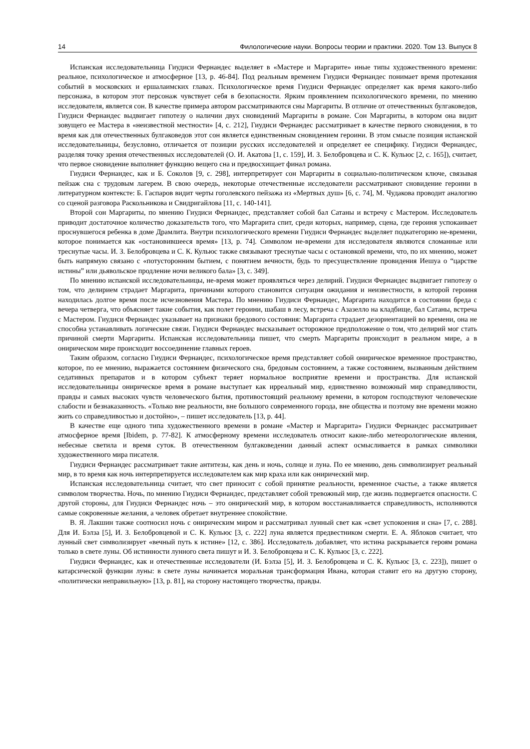14 Филологические науки. Вопросы теории и практики. 2020. Том 13. Выпуск 8
Испанская исследовательница Гиудиси Фернандес выделяет в «Мастере и Маргарите» иные типы художественного времени: реальное, психологическое и атмосферное [13, p. 46-84]. Под реальным временем Гиудиси Фернандес понимает время протекания событий в московских и ершалаимских главах. Психологическое время Гиудиси Фернандес определяет как время какого-либо персонажа, в котором этот персонаж чувствует себя в безопасности. Ярким проявлением психологического времени, по мнению исследователя, является сон. В качестве примера автором рассматриваются сны Маргариты. В отличие от отечественных булгаковедов, Гиудиси Фернандес выдвигает гипотезу о наличии двух сновидений Маргариты в романе. Сон Маргариты, в котором она видит зовущего ее Мастера в «неизвестной местности» [4, с. 212], Гиудиси Фернандес рассматривает в качестве первого сновидения, в то время как для отечественных булгаковедов этот сон является единственным сновидением героини. В этом смысле позиция испанской исследовательницы, безусловно, отличается от позиции русских исследователей и определяет ее специфику. Гиудиси Фернандес, разделяя точку зрения отечественных исследователей (О. И. Акатова [1, с. 159], И. З. Белобровцева и С. К. Кульюс [2, с. 165]), считает, что первое сновидение выполняет функцию вещего сна и предвосхищает финал романа.
Гиудиси Фернандес, как и Б. Соколов [9, с. 298], интерпретирует сон Маргариты в социально-политическом ключе, связывая пейзаж сна с трудовым лагерем. В свою очередь, некоторые отечественные исследователи рассматривают сновидение героини в литературном контексте: Б. Гаспаров видит черты гоголевского пейзажа из «Мертвых душ» [6, с. 74], М. Чудакова проводит аналогию со сценой разговора Раскольникова и Свидригайлова [11, с. 140-141].
Второй сон Маргариты, по мнению Гиудиси Фернандес, представляет собой бал Сатаны и встречу с Мастером. Исследователь приводит достаточное количество доказательств того, что Маргарита спит, среди которых, например, сцена, где героиня успокаивает проснувшегося ребенка в доме Драмлита. Внутри психологического времени Гиудиси Фернандес выделяет подкатегорию не-времени, которое понимается как «остановившееся время» [13, p. 74]. Символом не-времени для исследователя являются сломанные или треснутые часы. И. З. Белобровцева и С. К. Кульюс также связывают треснутые часы с остановкой времени, что, по их мнению, может быть напрямую связано с «потусторонним бытием, с понятием вечности, будь то пресуществление провидения Иешуа о “царстве истины” или дьявольское продление ночи великого бала» [3, с. 349].
По мнению испанской исследовательницы, не-время может проявляться через делирий. Гиудиси Фернандес выдвигает гипотезу о том, что делирием страдает Маргарита, причинами которого становится ситуация ожидания и неизвестности, в которой героиня находилась долгое время после исчезновения Мастера. По мнению Гиудиси Фернандес, Маргарита находится в состоянии бреда с вечера четверга, что объясняет такие события, как полет героини, шабаш в лесу, встреча с Азазелло на кладбище, бал Сатаны, встреча с Мастером. Гиудиси Фернандес указывает на признаки бредового состояния: Маргарита страдает дезориентацией во времени, она не способна устанавливать логические связи. Гиудиси Фернандес высказывает осторожное предположение о том, что делирий мог стать причиной смерти Маргариты. Испанская исследовательница пишет, что смерть Маргариты происходит в реальном мире, а в онирическом мире происходит воссоединение главных героев.
Таким образом, согласно Гиудиси Фернандес, психологическое время представляет собой онирическое временное пространство, которое, по ее мнению, выражается состоянием физического сна, бредовым состоянием, а также состоянием, вызванным действием седативных препаратов и в котором субъект теряет нормальное восприятие времени и пространства. Для испанской исследовательницы онирическое время в романе выступает как ирреальный мир, единственно возможный мир справедливости, правды и самых высоких чувств человеческого бытия, противостоящий реальному времени, в котором господствуют человеческие слабости и безнаказанность. «Только вне реальности, вне большого современного города, вне общества и поэтому вне времени можно жить со справедливостью и достойно», – пишет исследователь [13, p. 44].
В качестве еще одного типа художественного времени в романе «Мастер и Маргарита» Гиудиси Фернандес рассматривает атмосферное время [Ibidem, p. 77-82]. К атмосферному времени исследователь относит какие-либо метеорологические явления, небесные светила и время суток. В отечественном булгаковедении данный аспект осмысливается в рамках символики художественного мира писателя.
Гиудиси Фернандес рассматривает такие антитезы, как день и ночь, солнце и луна. По ее мнению, день символизирует реальный мир, в то время как ночь интерпретируется исследователем как мир краха или как онирический мир.
Испанская исследовательница считает, что свет приносит с собой принятие реальности, временное счастье, а также является символом творчества. Ночь, по мнению Гиудиси Фернандес, представляет собой тревожный мир, где жизнь подвергается опасности. С другой стороны, для Гиудиси Фернандес ночь – это онирический мир, в котором восстанавливается справедливость, исполняются самые сокровенные желания, а человек обретает внутреннее спокойствие.
В. Я. Лакшин также соотносил ночь с онирическим миром и рассматривал лунный свет как «свет успокоения и сна» [7, с. 288]. Для И. Бэлза [5], И. З. Белобровцевой и С. К. Кульюс [3, с. 222] луна является предвестником смерти. Е. А. Яблоков считает, что лунный свет символизирует «вечный путь к истине» [12, с. 386]. Исследователь добавляет, что истина раскрывается героям романа только в свете луны. Об истинности лунного света пишут и И. З. Белобровцева и С. К. Кульюс [3, с. 222].
Гиудиси Фернандес, как и отечественные исследователи (И. Бэлза [5], И. З. Белобровцева и С. К. Кульюс [3, с. 223]), пишет о катарсической функции луны: в свете луны начинается моральная трансформация Ивана, которая ставит его на другую сторону, «политически неправильную» [13, p. 81], на сторону настоящего творчества, правды.